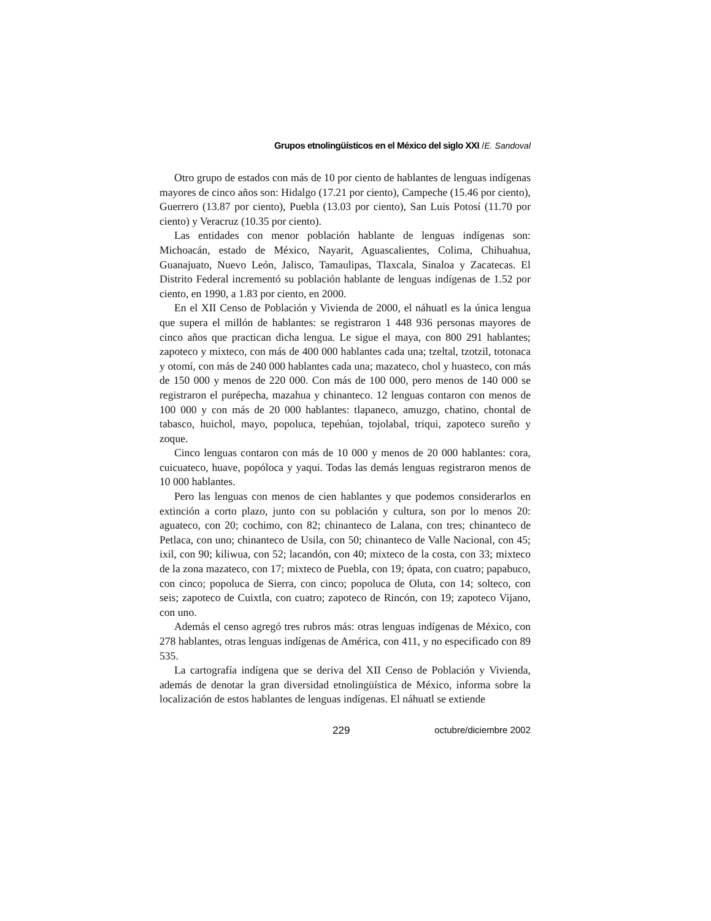Grupos etnolingüísticos en el México del siglo XXI /E. Sandoval
Otro grupo de estados con más de 10 por ciento de hablantes de lenguas indígenas mayores de cinco años son: Hidalgo (17.21 por ciento), Campeche (15.46 por ciento), Guerrero (13.87 por ciento), Puebla (13.03 por ciento), San Luis Potosí (11.70 por ciento) y Veracruz (10.35 por ciento).
Las entidades con menor población hablante de lenguas indígenas son: Michoacán, estado de México, Nayarit, Aguascalientes, Colima, Chihuahua, Guanajuato, Nuevo León, Jalisco, Tamaulipas, Tlaxcala, Sinaloa y Zacatecas. El Distrito Federal incrementó su población hablante de lenguas indígenas de 1.52 por ciento, en 1990, a 1.83 por ciento, en 2000.
En el XII Censo de Población y Vivienda de 2000, el náhuatl es la única lengua que supera el millón de hablantes: se registraron 1 448 936 personas mayores de cinco años que practican dicha lengua. Le sigue el maya, con 800 291 hablantes; zapoteco y mixteco, con más de 400 000 hablantes cada una; tzeltal, tzotzil, totonaca y otomí, con más de 240 000 hablantes cada una; mazateco, chol y huasteco, con más de 150 000 y menos de 220 000. Con más de 100 000, pero menos de 140 000 se registraron el purépecha, mazahua y chinanteco. 12 lenguas contaron con menos de 100 000 y con más de 20 000 hablantes: tlapaneco, amuzgo, chatino, chontal de tabasco, huichol, mayo, popoluca, tepehúan, tojolabal, triqui, zapoteco sureño y zoque.
Cinco lenguas contaron con más de 10 000 y menos de 20 000 hablantes: cora, cuicuateco, huave, popóloca y yaqui. Todas las demás lenguas registraron menos de 10 000 hablantes.
Pero las lenguas con menos de cien hablantes y que podemos considerarlos en extinción a corto plazo, junto con su población y cultura, son por lo menos 20: aguateco, con 20; cochimo, con 82; chinanteco de Lalana, con tres; chinanteco de Petlaca, con uno; chinanteco de Usila, con 50; chinanteco de Valle Nacional, con 45; ixil, con 90; kiliwua, con 52; lacandón, con 40; mixteco de la costa, con 33; mixteco de la zona mazateco, con 17; mixteco de Puebla, con 19; ópata, con cuatro; papabuco, con cinco; popoluca de Sierra, con cinco; popoluca de Oluta, con 14; solteco, con seis; zapoteco de Cuixtla, con cuatro; zapoteco de Rincón, con 19; zapoteco Vijano, con uno.
Además el censo agregó tres rubros más: otras lenguas indígenas de México, con 278 hablantes, otras lenguas indígenas de América, con 411, y no especificado con 89 535.
La cartografía indígena que se deriva del XII Censo de Población y Vivienda, además de denotar la gran diversidad etnolingüística de México, informa sobre la localización de estos hablantes de lenguas indígenas. El náhuatl se extiende
229 octubre/diciembre 2002